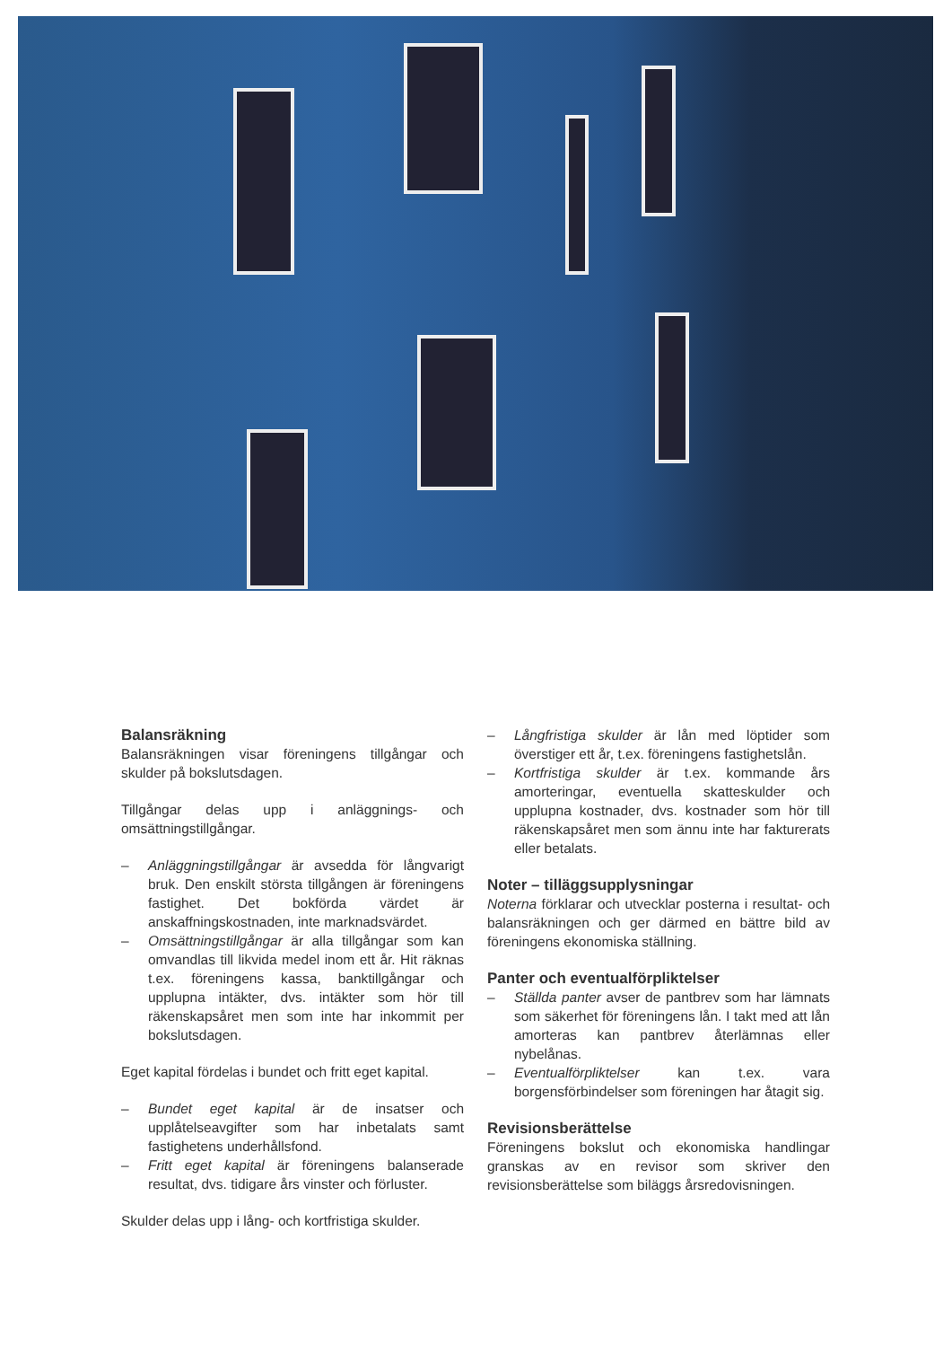Balansräkning
Balansräkningen visar föreningens tillgångar och skulder på bokslutsdagen.
Tillgångar delas upp i anläggnings- och omsättningstillgångar.
– Anläggningstillgångar är avsedda för långvarigt bruk. Den enskilt största tillgången är föreningens fastighet. Det bokförda värdet är anskaffningskostnaden, inte marknadsvärdet.
– Omsättningstillgångar är alla tillgångar som kan omvandlas till likvida medel inom ett år. Hit räknas t.ex. föreningens kassa, banktillgångar och upplupna intäkter, dvs. intäkter som hör till räkenskapsåret men som inte har inkommit per bokslutsdagen.
Eget kapital fördelas i bundet och fritt eget kapital.
– Bundet eget kapital är de insatser och upplåtelseavgifter som har inbetalats samt fastighetens underhållsfond.
– Fritt eget kapital är föreningens balanserade resultat, dvs. tidigare års vinster och förluster.
Skulder delas upp i lång- och kortfristiga skulder.
– Långfristiga skulder är lån med löptider som överstiger ett år, t.ex. föreningens fastighetslån.
– Kortfristiga skulder är t.ex. kommande års amorteringar, eventuella skatteskulder och upplupna kostnader, dvs. kostnader som hör till räkenskapsåret men som ännu inte har fakturerats eller betalats.
Noter – tilläggsupplysningar
Noterna förklarar och utvecklar posterna i resultat- och balansräkningen och ger därmed en bättre bild av föreningens ekonomiska ställning.
Panter och eventualförpliktelser
– Ställda panter avser de pantbrev som har lämnats som säkerhet för föreningens lån. I takt med att lån amorteras kan pantbrev återlämnas eller nybelånas.
– Eventualförpliktelser kan t.ex. vara borgensförbindelser som föreningen har åtagit sig.
Revisionsberättelse
Föreningens bokslut och ekonomiska handlingar granskas av en revisor som skriver den revisionsberättelse som biläggs årsredovisningen.